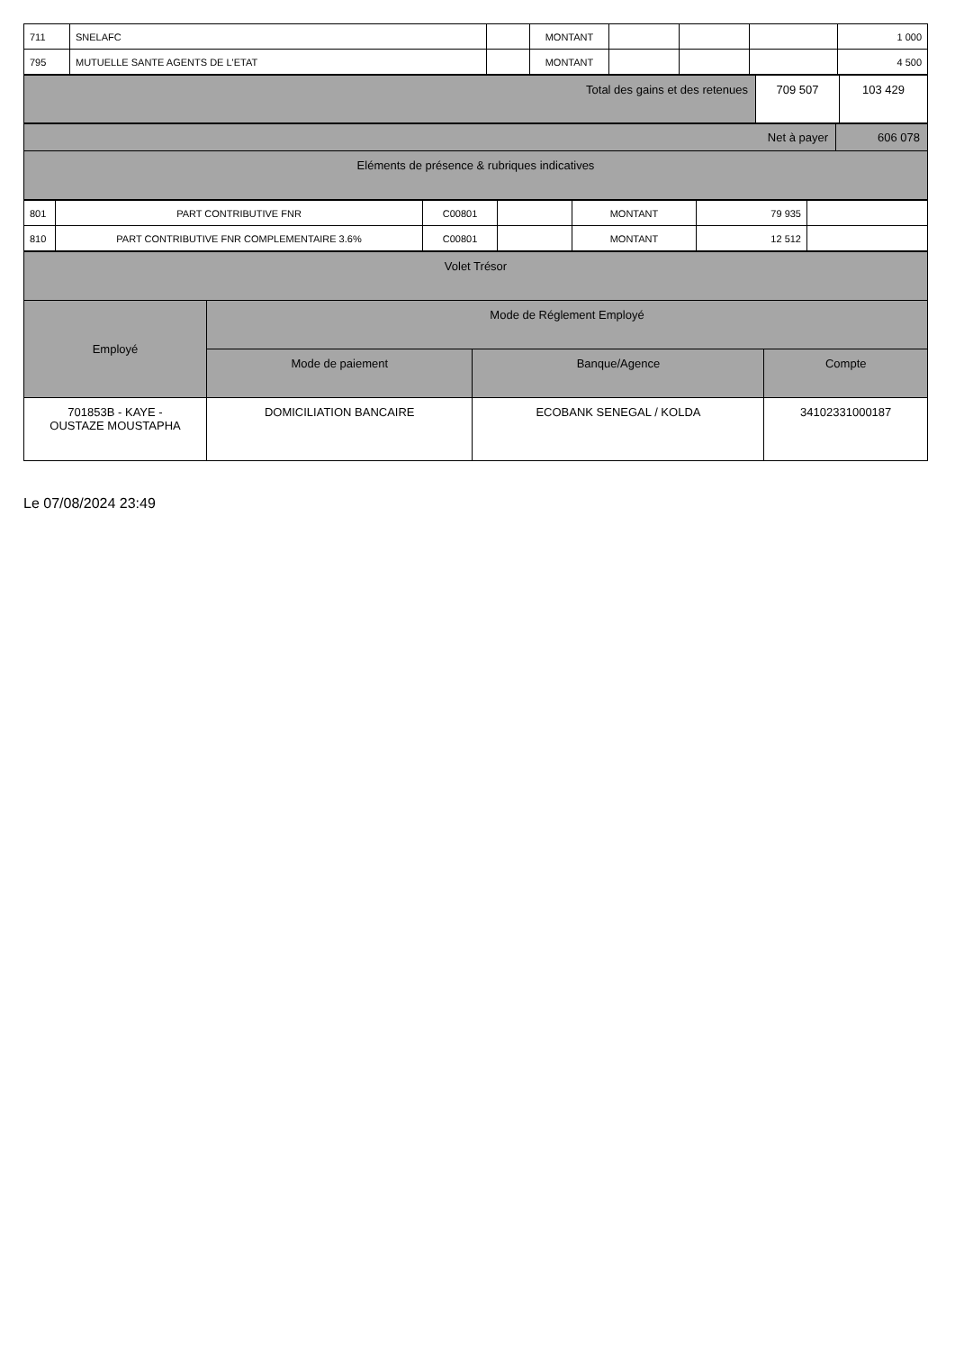| 711 | SNELAFC | | MONTANT | | | | 1 000 |
| 795 | MUTUELLE SANTE AGENTS DE L'ETAT | | MONTANT | | | | 4 500 |
| Total des gains et des retenues | 709 507 | 103 429 |
| Net à payer | 606 078 |
| Eléments de présence & rubriques indicatives | |
| 801 | PART CONTRIBUTIVE FNR | C00801 | | MONTANT | 79 935 | |
| 810 | PART CONTRIBUTIVE FNR COMPLEMENTAIRE 3.6% | C00801 | | MONTANT | 12 512 | |
| Volet Trésor | | | |
| Employé | Mode de Réglement Employé | | |
| | Mode de paiement | Banque/Agence | Compte |
| 701853B - KAYE - OUSTAZE MOUSTAPHA | DOMICILIATION BANCAIRE | ECOBANK SENEGAL / KOLDA | 34102331000187 |
Le 07/08/2024 23:49